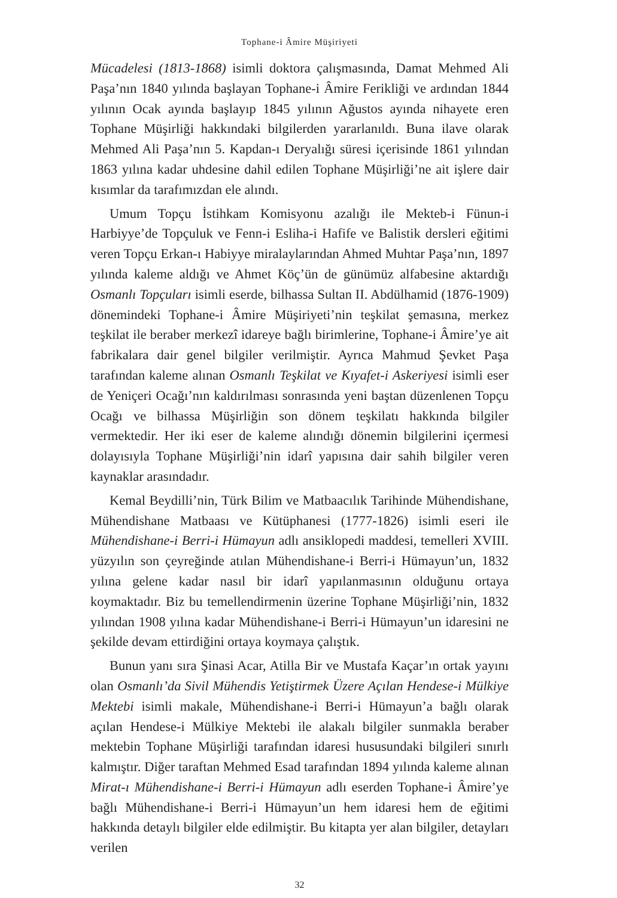Tophane-i Âmire Müşiriyeti
Mücadelesi (1813-1868) isimli doktora çalışmasında, Damat Mehmed Ali Paşa’nın 1840 yılında başlayan Tophane-i Âmire Ferikliği ve ardından 1844 yılının Ocak ayında başlayıp 1845 yılının Ağustos ayında nihayete eren Tophane Müşirliği hakkındaki bilgilerden yararlanıldı. Buna ilave olarak Mehmed Ali Paşa’nın 5. Kapdan-ı Deryalığı süresi içerisinde 1861 yılından 1863 yılına kadar uhdesine dahil edilen Tophane Müşirliği’ne ait işlere dair kısımlar da tarafımızdan ele alındı.
Umum Topçu İstihkam Komisyonu azalığı ile Mekteb-i Fünun-i Harbiyye’de Topçuluk ve Fenn-i Esliha-i Hafife ve Balistik dersleri eğitimi veren Topçu Erkan-ı Habiyye miralaylarından Ahmed Muhtar Paşa’nın, 1897 yılında kaleme aldığı ve Ahmet Köç’ün de günümüz alfabesine aktardığı Osmanlı Topçuları isimli eserde, bilhassa Sultan II. Abdülhamid (1876-1909) dönemindeki Tophane-i Âmire Müşiriyeti’nin teşkilat şemasına, merkez teşkilat ile beraber merkezî idareye bağlı birimlerine, Tophane-i Âmire’ye ait fabrikalara dair genel bilgiler verilmiştir. Ayrıca Mahmud Şevket Paşa tarafından kaleme alınan Osmanlı Teşkilat ve Kıyafet-i Askeriyesi isimli eser de Yeniçeri Ocağı’nın kaldırılması sonrasında yeni baştan düzenlenen Topçu Ocağı ve bilhassa Müşirliğin son dönem teşkilatı hakkında bilgiler vermektedir. Her iki eser de kaleme alındığı dönemin bilgilerini içermesi dolayısıyla Tophane Müşirliği’nin idarî yapısına dair sahih bilgiler veren kaynaklar arasındadır.
Kemal Beydilli’nin, Türk Bilim ve Matbaacılık Tarihinde Mühendishane, Mühendishane Matbaası ve Kütüphanesi (1777-1826) isimli eseri ile Mühendishane-i Berri-i Hümayun adlı ansiklopedi maddesi, temelleri XVIII. yüzyılın son çeyreğinde atılan Mühendishane-i Berri-i Hümayun’un, 1832 yılına gelene kadar nasıl bir idarî yapılanmasının olduğunu ortaya koymaktadır. Biz bu temellendirmenin üzerine Tophane Müşirliği’nin, 1832 yılından 1908 yılına kadar Mühendishane-i Berri-i Hümayun’un idaresini ne şekilde devam ettirdiğini ortaya koymaya çalıştık.
Bunun yanı sıra Şinasi Acar, Atilla Bir ve Mustafa Kaçar’ın ortak yayını olan Osmanlı’da Sivil Mühendis Yetiştirmek Üzere Açılan Hendese-i Mülkiye Mektebi isimli makale, Mühendishane-i Berri-i Hümayun’a bağlı olarak açılan Hendese-i Mülkiye Mektebi ile alakalı bilgiler sunmakla beraber mektebin Tophane Müşirliği tarafından idaresi hususundaki bilgileri sınırlı kalmıştır. Diğer taraftan Mehmed Esad tarafından 1894 yılında kaleme alınan Mirat-ı Mühendishane-i Berri-i Hümayun adlı eserden Tophane-i Âmire’ye bağlı Mühendishane-i Berri-i Hümayun’un hem idaresi hem de eğitimi hakkında detaylı bilgiler elde edilmiştir. Bu kitapta yer alan bilgiler, detayları verilen
32